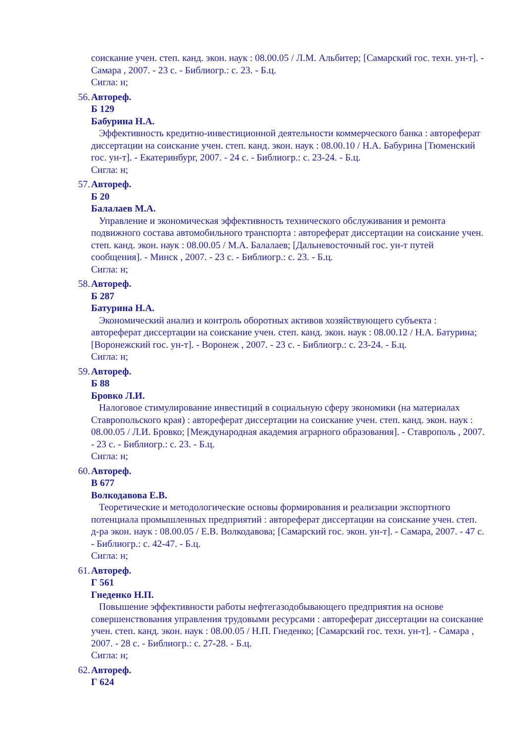соискание учен. степ. канд. экон. наук : 08.00.05 / Л.М. Альбитер; [Самарский гос. техн. ун-т]. - Самара , 2007. - 23 с. - Библиогр.: с. 23. - Б.ц.
Сигла: н;
56.
Автореф.
Б 129
Бабурина Н.А.
Эффективность кредитно-инвестиционной деятельности коммерческого банка : автореферат диссертации на соискание учен. степ. канд. экон. наук : 08.00.10 / Н.А. Бабурина [Тюменский гос. ун-т]. - Екатеринбург, 2007. - 24 с. - Библиогр.: с. 23-24. - Б.ц.
Сигла: н;
57.
Автореф.
Б 20
Балалаев М.А.
Управление и экономическая эффективность технического обслуживания и ремонта подвижного состава автомобильного транспорта : автореферат диссертации на соискание учен. степ. канд. экон. наук : 08.00.05 / М.А. Балалаев; [Дальневосточный гос. ун-т путей сообщения]. - Минск , 2007. - 23 с. - Библиогр.: с. 23. - Б.ц.
Сигла: н;
58.
Автореф.
Б 287
Батурина Н.А.
Экономический анализ и контроль оборотных активов хозяйствующего субъекта : автореферат диссертации на соискание учен. степ. канд. экон. наук : 08.00.12 / Н.А. Батурина; [Воронежский гос. ун-т]. - Воронеж , 2007. - 23 с. - Библиогр.: с. 23-24. - Б.ц.
Сигла: н;
59.
Автореф.
Б 88
Бровко Л.И.
Налоговое стимулирование инвестиций в социальную сферу экономики (на материалах Ставропольского края) : автореферат диссертации на соискание учен. степ. канд. экон. наук : 08.00.05 / Л.И. Бровко; [Международная академия аграрного образования]. - Ставрополь , 2007. - 23 с. - Библиогр.: с. 23. - Б.ц.
Сигла: н;
60.
Автореф.
В 677
Волкодавова Е.В.
Теоретические и методологические основы формирования и реализации экспортного потенциала промышленных предприятий : автореферат диссертации на соискание учен. степ. д-ра экон. наук : 08.00.05 / Е.В. Волкодавова; [Самарский гос. экон. ун-т]. - Самара, 2007. - 47 с. - Библиогр.: с. 42-47. - Б.ц.
Сигла: н;
61.
Автореф.
Г 561
Гнеденко Н.П.
Повышение эффективности работы нефтегазодобывающего предприятия на основе совершенствования управления трудовыми ресурсами : автореферат диссертации на соискание учен. степ. канд. экон. наук : 08.00.05 / Н.П. Гнеденко; [Самарский гос. техн. ун-т]. - Самара , 2007. - 28 с. - Библиогр.: с. 27-28. - Б.ц.
Сигла: н;
62.
Автореф.
Г 624